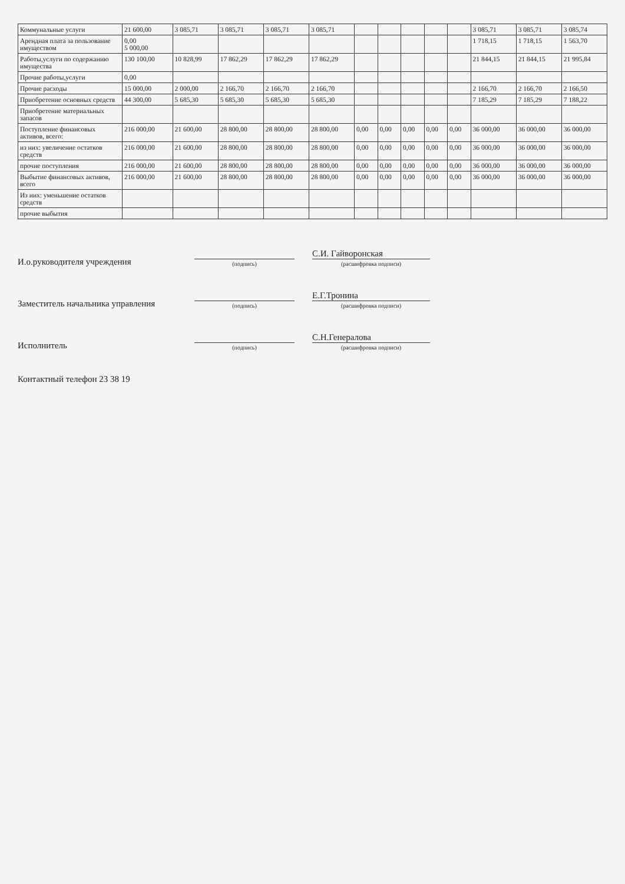| Коммунальные услуги | 21 600,00 | 3 085,71 | 3 085,71 | 3 085,71 | 3 085,71 | | | | | | 3 085,71 | 3 085,71 | 3 085,74 |
| Арендная плата за пользование имуществом | 0,00 5 000,00 | | | | | | | | | | 1 718,15 | 1 718,15 | 1 563,70 |
| Работы,услуги по содержанию имущества | 130 100,00 | 10 828,99 | 17 862,29 | 17 862,29 | 17 862,29 | | | | | | 21 844,15 | 21 844,15 | 21 995,84 |
| Прочие работы,услуги | 0,00 | | | | | | | | | | | | |
| Прочие расходы | 15 000,00 | 2 000,00 | 2 166,70 | 2 166,70 | 2 166,70 | | | | | | 2 166,70 | 2 166,70 | 2 166,50 |
| Приобретение основных средств | 44 300,00 | 5 685,30 | 5 685,30 | 5 685,30 | 5 685,30 | | | | | | 7 185,29 | 7 185,29 | 7 188,22 |
| Приобретение материальных запасов | | | | | | | | | | | | | |
| Поступление финансовых активов, всего: | 216 000,00 | 21 600,00 | 28 800,00 | 28 800,00 | 28 800,00 | 0,00 | 0,00 | 0,00 | 0,00 | 0,00 | 36 000,00 | 36 000,00 | 36 000,00 |
| из них: увеличение остатков средств | 216 000,00 | 21 600,00 | 28 800,00 | 28 800,00 | 28 800,00 | 0,00 | 0,00 | 0,00 | 0,00 | 0,00 | 36 000,00 | 36 000,00 | 36 000,00 |
| прочие поступления | 216 000,00 | 21 600,00 | 28 800,00 | 28 800,00 | 28 800,00 | 0,00 | 0,00 | 0,00 | 0,00 | 0,00 | 36 000,00 | 36 000,00 | 36 000,00 |
| Выбытие финансовых активов, всего | 216 000,00 | 21 600,00 | 28 800,00 | 28 800,00 | 28 800,00 | 0,00 | 0,00 | 0,00 | 0,00 | 0,00 | 36 000,00 | 36 000,00 | 36 000,00 |
| Из них: уменьшение остатков средств | | | | | | | | | | | | | |
| прочие выбытия | | | | | | | | | | | | | |
И.о.руководителя учреждения
(подпись)
С.И. Гайворонская
(расшифровка подписи)
Заместитель начальника управления
(подпись)
Е.Г.Тронина
(расшифровка подписи)
Исполнитель
(подпись)
С.Н.Генералова
(расшифровка подписи)
Контактный телефон 23 38 19